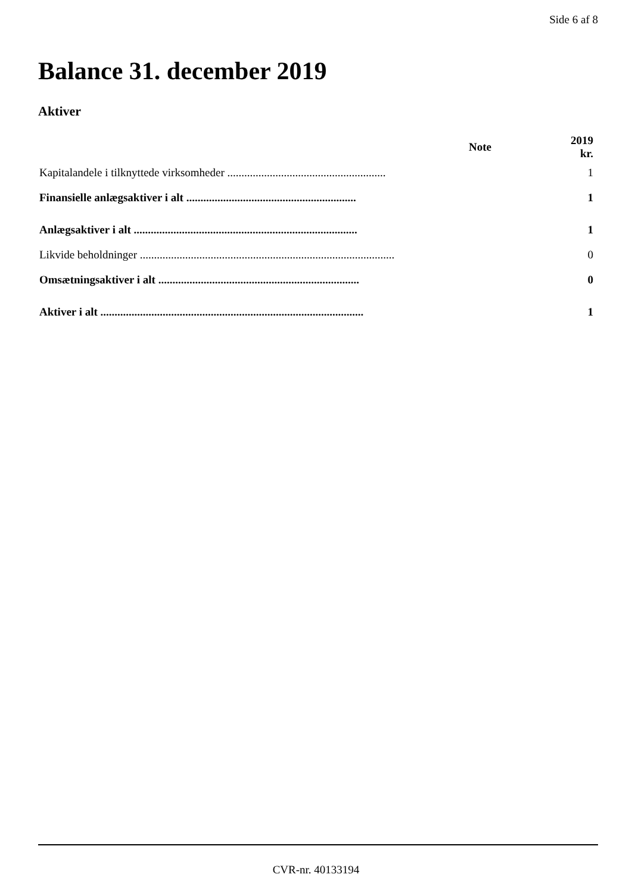Side 6 af 8
Balance 31. december 2019
Aktiver
| | Note | 2019 kr. |
| --- | --- | --- |
| Kapitalandele i tilknyttede virksomheder ........................................................ | | 1 |
| Finansielle anlægsaktiver i alt ............................................................ | | 1 |
| Anlægsaktiver i alt ............................................................................... | | 1 |
| Likvide beholdninger .......................................................................................... | | 0 |
| Omsætningsaktiver i alt ....................................................................... | | 0 |
| Aktiver i alt ............................................................................................. | | 1 |
CVR-nr. 40133194